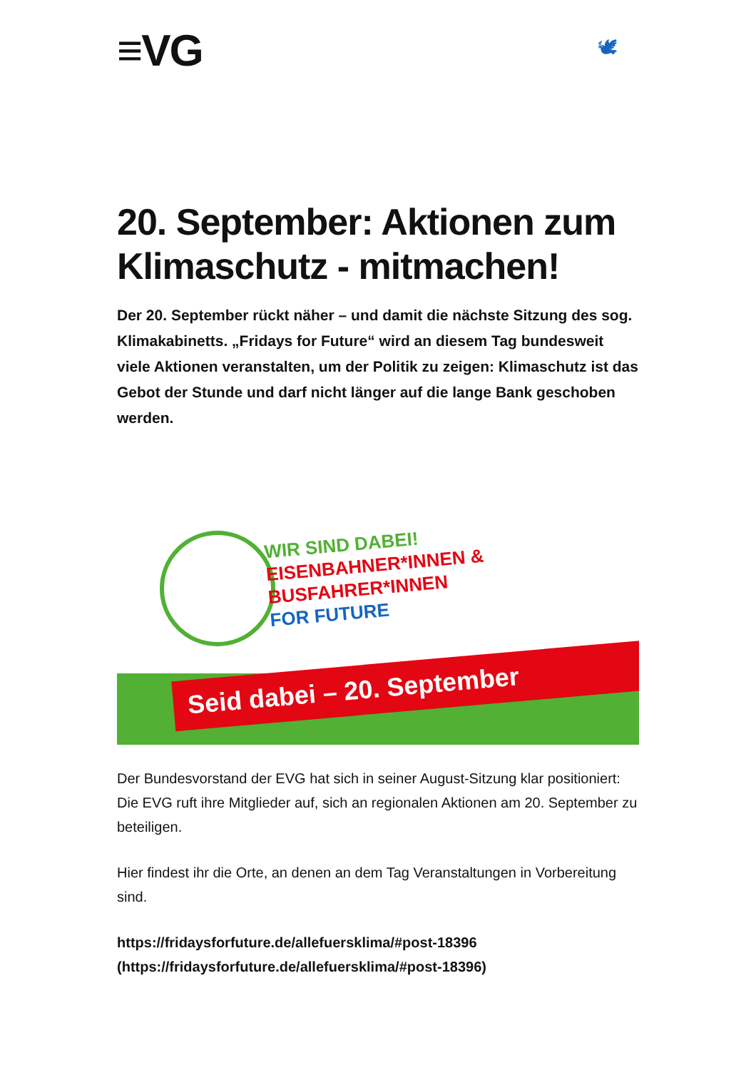≡VG 🕊
20. September: Aktionen zum Klimaschutz - mitmachen!
Der 20. September rückt näher – und damit die nächste Sitzung des sog. Klimakabinetts. „Fridays for Future“ wird an diesem Tag bundesweit viele Aktionen veranstalten, um der Politik zu zeigen: Klimaschutz ist das Gebot der Stunde und darf nicht länger auf die lange Bank geschoben werden.
WIR SIND DABEI!
EISENBAHNER*INNEN &
BUSFAHRER*INNEN
FOR FUTURE
Seid dabei – 20. September
Der Bundesvorstand der EVG hat sich in seiner August-Sitzung klar positioniert: Die EVG ruft ihre Mitglieder auf, sich an regionalen Aktionen am 20. September zu beteiligen.
Hier findest ihr die Orte, an denen an dem Tag Veranstaltungen in Vorbereitung sind.
https://fridaysforfuture.de/allefuersklima/#post-18396 (https://fridaysforfuture.de/allefuersklima/#post-18396)